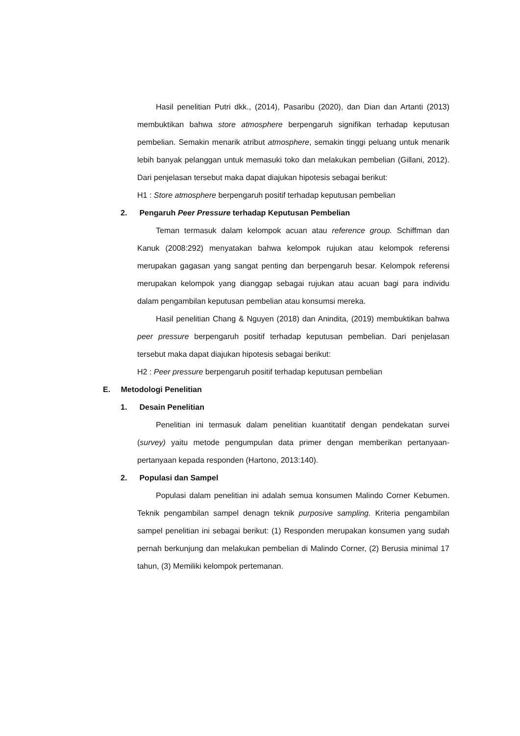Hasil penelitian Putri dkk., (2014), Pasaribu (2020), dan Dian dan Artanti (2013) membuktikan bahwa store atmosphere berpengaruh signifikan terhadap keputusan pembelian. Semakin menarik atribut atmosphere, semakin tinggi peluang untuk menarik lebih banyak pelanggan untuk memasuki toko dan melakukan pembelian (Gillani, 2012). Dari penjelasan tersebut maka dapat diajukan hipotesis sebagai berikut:
H1 : Store atmosphere berpengaruh positif terhadap keputusan pembelian
2. Pengaruh Peer Pressure terhadap Keputusan Pembelian
Teman termasuk dalam kelompok acuan atau reference group. Schiffman dan Kanuk (2008:292) menyatakan bahwa kelompok rujukan atau kelompok referensi merupakan gagasan yang sangat penting dan berpengaruh besar. Kelompok referensi merupakan kelompok yang dianggap sebagai rujukan atau acuan bagi para individu dalam pengambilan keputusan pembelian atau konsumsi mereka.
Hasil penelitian Chang & Nguyen (2018) dan Anindita, (2019) membuktikan bahwa peer pressure berpengaruh positif terhadap keputusan pembelian. Dari penjelasan tersebut maka dapat diajukan hipotesis sebagai berikut:
H2 : Peer pressure berpengaruh positif terhadap keputusan pembelian
E. Metodologi Penelitian
1. Desain Penelitian
Penelitian ini termasuk dalam penelitian kuantitatif dengan pendekatan survei (survey) yaitu metode pengumpulan data primer dengan memberikan pertanyaan-pertanyaan kepada responden (Hartono, 2013:140).
2. Populasi dan Sampel
Populasi dalam penelitian ini adalah semua konsumen Malindo Corner Kebumen. Teknik pengambilan sampel denagn teknik purposive sampling. Kriteria pengambilan sampel penelitian ini sebagai berikut: (1) Responden merupakan konsumen yang sudah pernah berkunjung dan melakukan pembelian di Malindo Corner, (2) Berusia minimal 17 tahun, (3) Memiliki kelompok pertemanan.